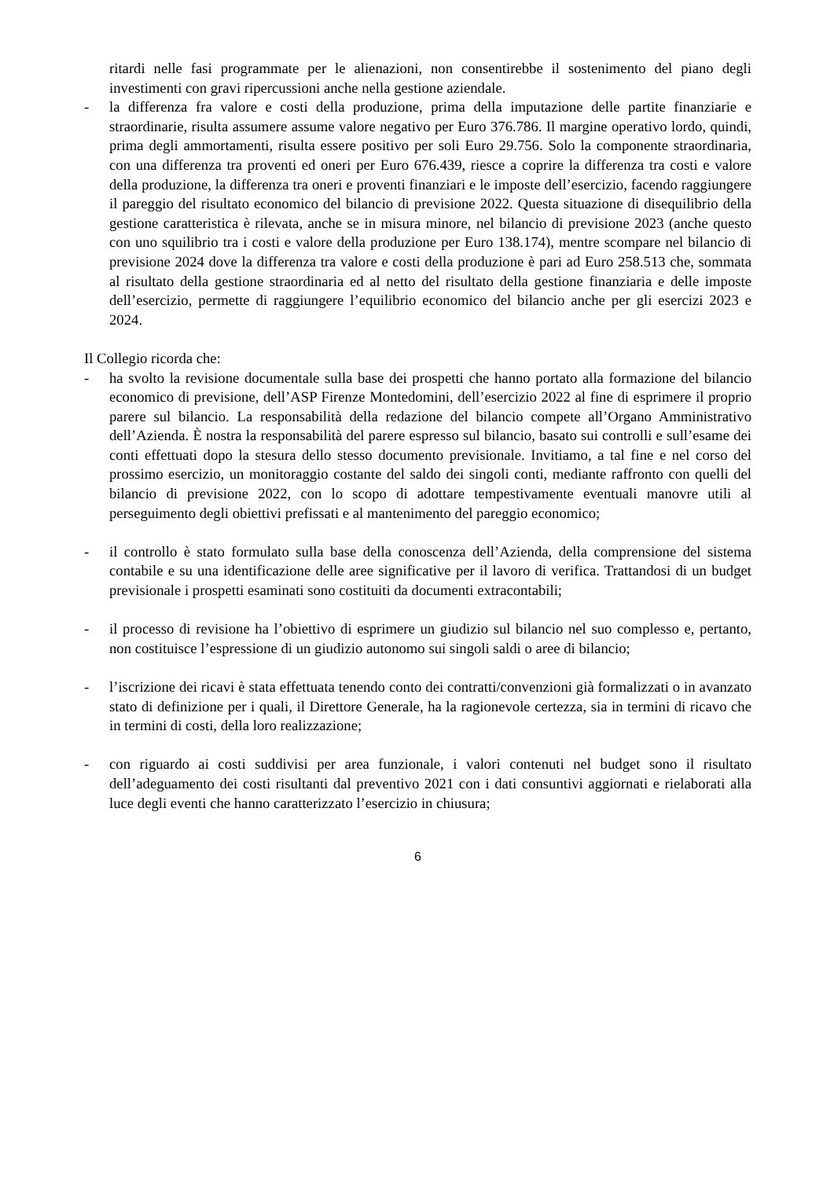ritardi nelle fasi programmate per le alienazioni, non consentirebbe il sostenimento del piano degli investimenti con gravi ripercussioni anche nella gestione aziendale.
- la differenza fra valore e costi della produzione, prima della imputazione delle partite finanziarie e straordinarie, risulta assumere assume valore negativo per Euro 376.786. Il margine operativo lordo, quindi, prima degli ammortamenti, risulta essere positivo per soli Euro 29.756. Solo la componente straordinaria, con una differenza tra proventi ed oneri per Euro 676.439, riesce a coprire la differenza tra costi e valore della produzione, la differenza tra oneri e proventi finanziari e le imposte dell’esercizio, facendo raggiungere il pareggio del risultato economico del bilancio di previsione 2022. Questa situazione di disequilibrio della gestione caratteristica è rilevata, anche se in misura minore, nel bilancio di previsione 2023 (anche questo con uno squilibrio tra i costi e valore della produzione per Euro 138.174), mentre scompare nel bilancio di previsione 2024 dove la differenza tra valore e costi della produzione è pari ad Euro 258.513 che, sommata al risultato della gestione straordinaria ed al netto del risultato della gestione finanziaria e delle imposte dell’esercizio, permette di raggiungere l’equilibrio economico del bilancio anche per gli esercizi 2023 e 2024.
Il Collegio ricorda che:
- ha svolto la revisione documentale sulla base dei prospetti che hanno portato alla formazione del bilancio economico di previsione, dell’ASP Firenze Montedomini, dell’esercizio 2022 al fine di esprimere il proprio parere sul bilancio. La responsabilità della redazione del bilancio compete all’Organo Amministrativo dell’Azienda. È nostra la responsabilità del parere espresso sul bilancio, basato sui controlli e sull’esame dei conti effettuati dopo la stesura dello stesso documento previsionale. Invitiamo, a tal fine e nel corso del prossimo esercizio, un monitoraggio costante del saldo dei singoli conti, mediante raffronto con quelli del bilancio di previsione 2022, con lo scopo di adottare tempestivamente eventuali manovre utili al perseguimento degli obiettivi prefissati e al mantenimento del pareggio economico;
- il controllo è stato formulato sulla base della conoscenza dell’Azienda, della comprensione del sistema contabile e su una identificazione delle aree significative per il lavoro di verifica. Trattandosi di un budget previsionale i prospetti esaminati sono costituiti da documenti extracontabili;
- il processo di revisione ha l’obiettivo di esprimere un giudizio sul bilancio nel suo complesso e, pertanto, non costituisce l’espressione di un giudizio autonomo sui singoli saldi o aree di bilancio;
- l’iscrizione dei ricavi è stata effettuata tenendo conto dei contratti/convenzioni già formalizzati o in avanzato stato di definizione per i quali, il Direttore Generale, ha la ragionevole certezza, sia in termini di ricavo che in termini di costi, della loro realizzazione;
- con riguardo ai costi suddivisi per area funzionale, i valori contenuti nel budget sono il risultato dell’adeguamento dei costi risultanti dal preventivo 2021 con i dati consuntivi aggiornati e rielaborati alla luce degli eventi che hanno caratterizzato l’esercizio in chiusura;
6